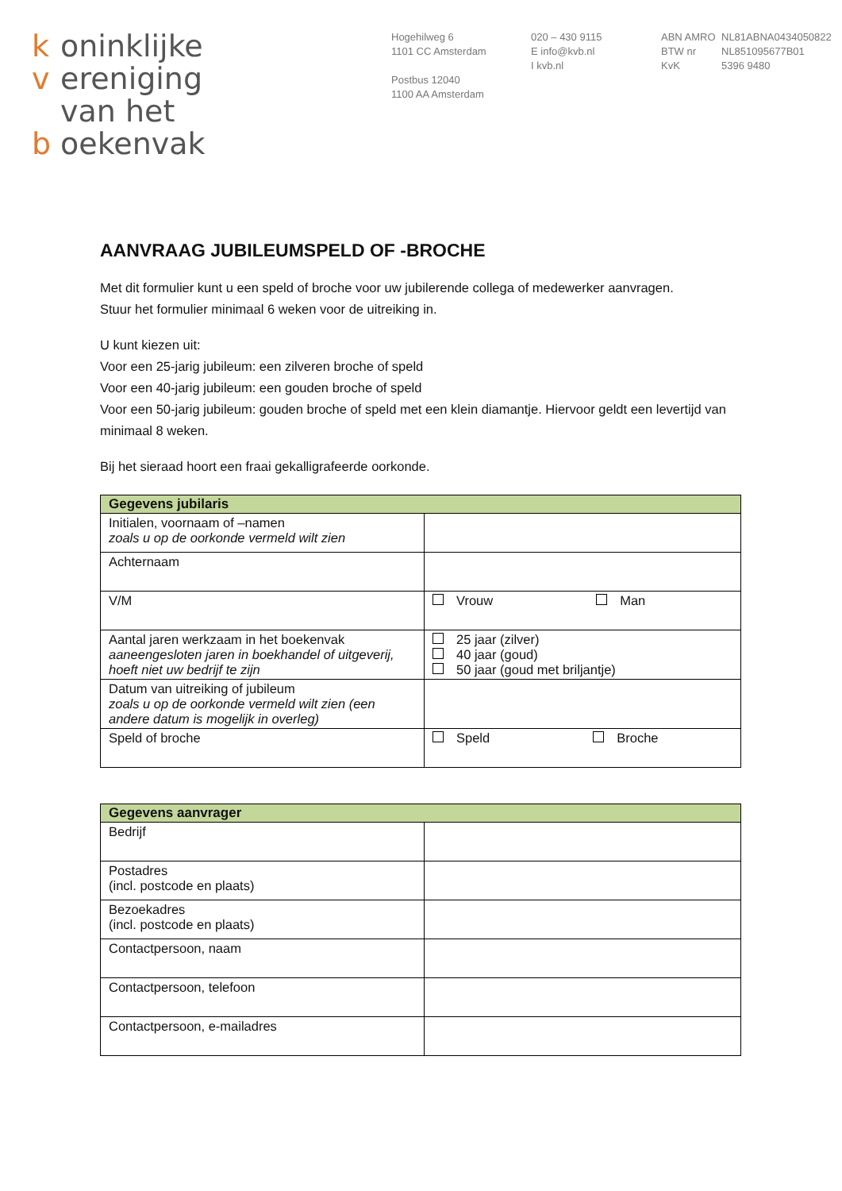k oninklijke
v ereniging
van het
b oekenvak
Hogehilweg 6
1101 CC Amsterdam
Postbus 12040
1100 AA Amsterdam
020 – 430 9115
E info@kvb.nl
I kvb.nl
ABN AMRO
BTW nr
KvK
NL81ABNA0434050822
NL851095677B01
5396 9480
AANVRAAG JUBILEUMSPELD OF -BROCHE
Met dit formulier kunt u een speld of broche voor uw jubilerende collega of medewerker aanvragen.
Stuur het formulier minimaal 6 weken voor de uitreiking in.
U kunt kiezen uit:
Voor een 25-jarig jubileum: een zilveren broche of speld
Voor een 40-jarig jubileum: een gouden broche of speld
Voor een 50-jarig jubileum: gouden broche of speld met een klein diamantje. Hiervoor geldt een levertijd van minimaal 8 weken.
Bij het sieraad hoort een fraai gekalligrafeerde oorkonde.
| Gegevens jubilaris | |
| --- | --- |
| Initialen, voornaam of –namen zoals u op de oorkonde vermeld wilt zien | |
| Achternaam | |
| V/M | Vrouw Man |
| Aantal jaren werkzaam in het boekenvak aaneengesloten jaren in boekhandel of uitgeverij, hoeft niet uw bedrijf te zijn | 25 jaar (zilver) 40 jaar (goud) 50 jaar (goud met briljantje) |
| Datum van uitreiking of jubileum zoals u op de oorkonde vermeld wilt zien (een andere datum is mogelijk in overleg) | |
| Speld of broche | Speld Broche |
| Gegevens aanvrager | |
| --- | --- |
| Bedrijf | |
| Postadres (incl. postcode en plaats) | |
| Bezoekadres (incl. postcode en plaats) | |
| Contactpersoon, naam | |
| Contactpersoon, telefoon | |
| Contactpersoon, e-mailadres | |